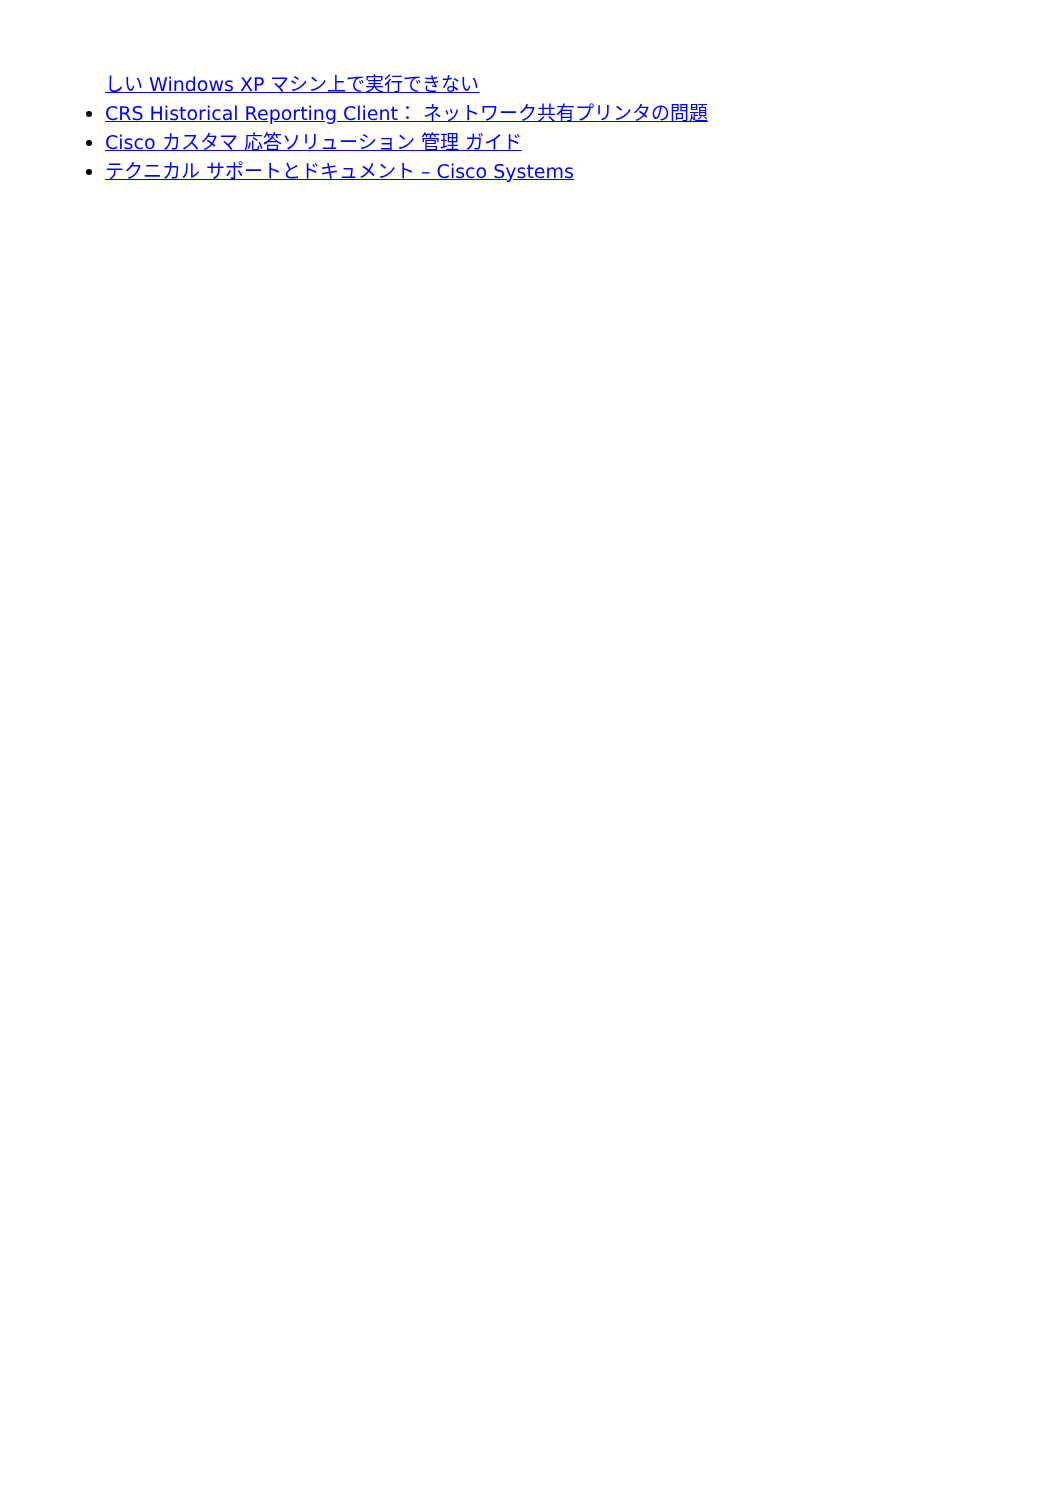しい Windows XP マシン上で実行できない
CRS Historical Reporting Client： ネットワーク共有プリンタの問題
Cisco カスタマ 応答ソリューション 管理 ガイド
テクニカル サポートとドキュメント – Cisco Systems